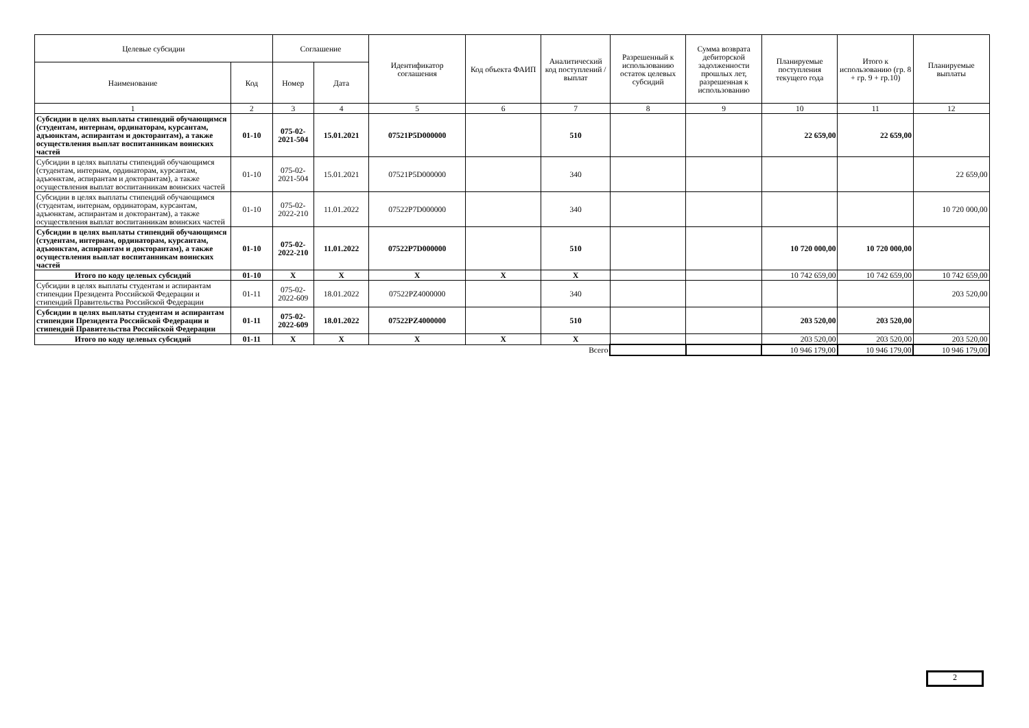| Целевые субсидии | | Соглашение | | Идентификатор соглашения | Код объекта ФАИП | Аналитический код поступлений /выплат | Разрешенный к использованию остаток целевых субсидий | Сумма возврата дебиторской задолженности прошлых лет, разрешенная к использованию | Планируемые поступления текущего года | Итого к использованию (гр. 8 + гр. 9 + гр.10) | Планируемые выплаты |
| --- | --- | --- | --- | --- | --- | --- | --- | --- | --- | --- | --- |
| Наименование | Код | Номер | Дата | | | | | | | | |
| 1 | 2 | 3 | 4 | 5 | 6 | 7 | 8 | 9 | 10 | 11 | 12 |
| Субсидии в целях выплаты стипендий обучающимся (студентам, интернам, ординаторам, курсантам, адъюнктам, аспирантам и докторантам), а также осуществления выплат воспитанникам воинских частей | 01-10 | 075-02-2021-504 | 15.01.2021 | 07521P5D000000 | | 510 | | | 22 659,00 | 22 659,00 | |
| Субсидии в целях выплаты стипендий обучающимся (студентам, интернам, ординаторам, курсантам, адъюнктам, аспирантам и докторантам), а также осуществления выплат воспитанникам воинских частей | 01-10 | 075-02-2021-504 | 15.01.2021 | 07521P5D000000 | | 340 | | | | | 22 659,00 |
| Субсидии в целях выплаты стипендий обучающимся (студентам, интернам, ординаторам, курсантам, адъюнктам, аспирантам и докторантам), а также осуществления выплат воспитанникам воинских частей | 01-10 | 075-02-2022-210 | 11.01.2022 | 07522P7D000000 | | 340 | | | | | 10 720 000,00 |
| Субсидии в целях выплаты стипендий обучающимся (студентам, интернам, ординаторам, курсантам, адъюнктам, аспирантам и докторантам), а также осуществления выплат воспитанникам воинских частей | 01-10 | 075-02-2022-210 | 11.01.2022 | 07522P7D000000 | | 510 | | | 10 720 000,00 | 10 720 000,00 | |
| Итого по коду целевых субсидий | 01-10 | X | X | X | X | X | | | 10 742 659,00 | 10 742 659,00 | 10 742 659,00 |
| Субсидии в целях выплаты студентам и аспирантам стипендии Президента Российской Федерации и стипендий Правительства Российской Федерации | 01-11 | 075-02-2022-609 | 18.01.2022 | 07522PZ4000000 | | 340 | | | | | 203 520,00 |
| Субсидии в целях выплаты студентам и аспирантам стипендии Президента Российской Федерации и стипендий Правительства Российской Федерации | 01-11 | 075-02-2022-609 | 18.01.2022 | 07522PZ4000000 | | 510 | | | 203 520,00 | 203 520,00 | |
| Итого по коду целевых субсидий | 01-11 | X | X | X | X | X | | | 203 520,00 | 203 520,00 | 203 520,00 |
| | | | | | | Всего | | | 10 946 179,00 | 10 946 179,00 | 10 946 179,00 |
2